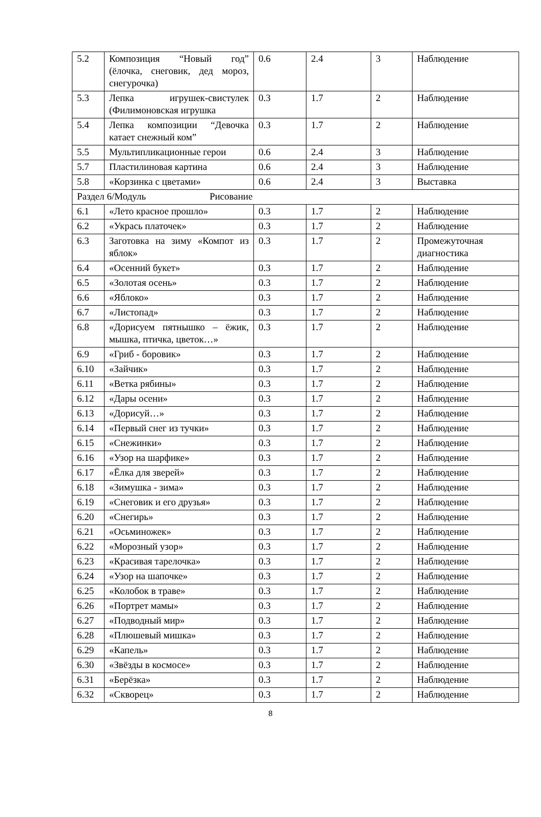| 5.2 | Композиция “Новый год” (ёлочка, снеговик, дед мороз, снегурочка) | 0.6 | 2.4 | 3 | Наблюдение |
| 5.3 | Лепка игрушек-свистулек (Филимоновская игрушка | 0.3 | 1.7 | 2 | Наблюдение |
| 5.4 | Лепка композиции “Девочка катает снежный ком” | 0.3 | 1.7 | 2 | Наблюдение |
| 5.5 | Мультипликационные герои | 0.6 | 2.4 | 3 | Наблюдение |
| 5.7 | Пластилиновая картина | 0.6 | 2.4 | 3 | Наблюдение |
| 5.8 | «Корзинка с цветами» | 0.6 | 2.4 | 3 | Выставка |
| Раздел 6/Модуль Рисование | | | | | |
| 6.1 | «Лето красное прошло» | 0.3 | 1.7 | 2 | Наблюдение |
| 6.2 | «Укрась платочек» | 0.3 | 1.7 | 2 | Наблюдение |
| 6.3 | Заготовка на зиму «Компот из яблок» | 0.3 | 1.7 | 2 | Промежуточная диагностика |
| 6.4 | «Осенний букет» | 0.3 | 1.7 | 2 | Наблюдение |
| 6.5 | «Золотая осень» | 0.3 | 1.7 | 2 | Наблюдение |
| 6.6 | «Яблоко» | 0.3 | 1.7 | 2 | Наблюдение |
| 6.7 | «Листопад» | 0.3 | 1.7 | 2 | Наблюдение |
| 6.8 | «Дорисуем пятнышко – ёжик, мышка, птичка, цветок…» | 0.3 | 1.7 | 2 | Наблюдение |
| 6.9 | «Гриб - боровик» | 0.3 | 1.7 | 2 | Наблюдение |
| 6.10 | «Зайчик» | 0.3 | 1.7 | 2 | Наблюдение |
| 6.11 | «Ветка рябины» | 0.3 | 1.7 | 2 | Наблюдение |
| 6.12 | «Дары осени» | 0.3 | 1.7 | 2 | Наблюдение |
| 6.13 | «Дорисуй…» | 0.3 | 1.7 | 2 | Наблюдение |
| 6.14 | «Первый снег из тучки» | 0.3 | 1.7 | 2 | Наблюдение |
| 6.15 | «Снежинки» | 0.3 | 1.7 | 2 | Наблюдение |
| 6.16 | «Узор на шарфике» | 0.3 | 1.7 | 2 | Наблюдение |
| 6.17 | «Ёлка для зверей» | 0.3 | 1.7 | 2 | Наблюдение |
| 6.18 | «Зимушка - зима» | 0.3 | 1.7 | 2 | Наблюдение |
| 6.19 | «Снеговик и его друзья» | 0.3 | 1.7 | 2 | Наблюдение |
| 6.20 | «Снегирь» | 0.3 | 1.7 | 2 | Наблюдение |
| 6.21 | «Осьминожек» | 0.3 | 1.7 | 2 | Наблюдение |
| 6.22 | «Морозный узор» | 0.3 | 1.7 | 2 | Наблюдение |
| 6.23 | «Красивая тарелочка» | 0.3 | 1.7 | 2 | Наблюдение |
| 6.24 | «Узор на шапочке» | 0.3 | 1.7 | 2 | Наблюдение |
| 6.25 | «Колобок в траве» | 0.3 | 1.7 | 2 | Наблюдение |
| 6.26 | «Портрет мамы» | 0.3 | 1.7 | 2 | Наблюдение |
| 6.27 | «Подводный мир» | 0.3 | 1.7 | 2 | Наблюдение |
| 6.28 | «Плюшевый мишка» | 0.3 | 1.7 | 2 | Наблюдение |
| 6.29 | «Капель» | 0.3 | 1.7 | 2 | Наблюдение |
| 6.30 | «Звёзды в космосе» | 0.3 | 1.7 | 2 | Наблюдение |
| 6.31 | «Берёзка» | 0.3 | 1.7 | 2 | Наблюдение |
| 6.32 | «Скворец» | 0.3 | 1.7 | 2 | Наблюдение |
8